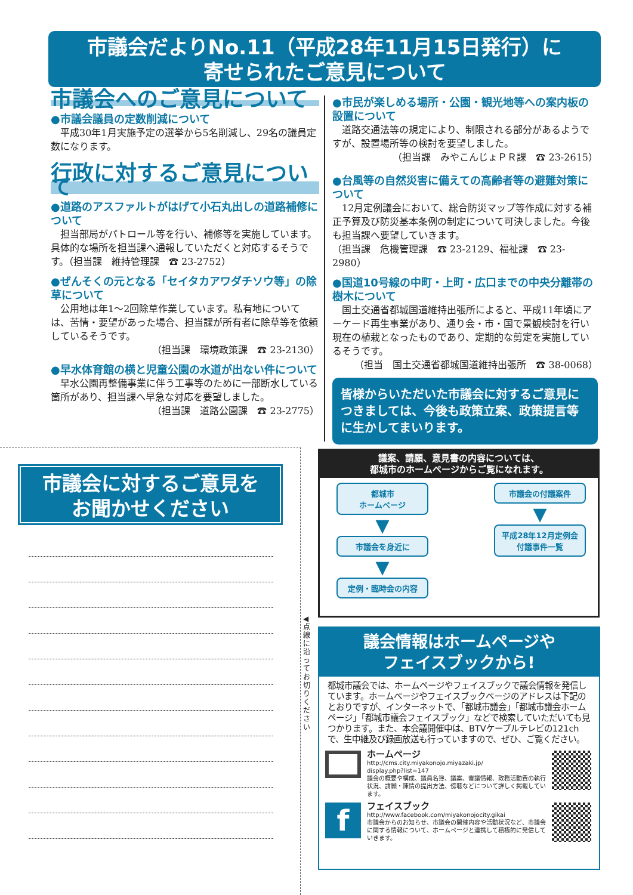市議会だよりNo.11（平成28年11月15日発行）に
寄せられたご意見について
市議会へのご意見について
●市議会議員の定数削減について
　平成30年1月実施予定の選挙から5名削減し、29名の議員定数になります。
行政に対するご意見について
●道路のアスファルトがはげて小石丸出しの道路補修について
　担当部局がパトロール等を行い、補修等を実施しています。具体的な場所を担当課へ通報していただくと対応するそうです。（担当課　維持管理課　☎ 23-2752）
●ぜんそくの元となる「セイタカアワダチソウ等」の除草について
　公用地は年1～2回除草作業しています。私有地については、苦情・要望があった場合、担当課が所有者に除草等を依頼しているそうです。
（担当課　環境政策課　☎ 23-2130）
●早水体育館の横と児童公園の水道が出ない件について
　早水公園再整備事業に伴う工事等のために一部断水している箇所があり、担当課へ早急な対応を要望しました。
（担当課　道路公園課　☎ 23-2775）
●市民が楽しめる場所・公園・観光地等への案内板の設置について
　道路交通法等の規定により、制限される部分があるようですが、設置場所等の検討を要望しました。
（担当課　みやこんじょＰＲ課　☎ 23-2615）
●台風等の自然災害に備えての高齢者等の避難対策について
　12月定例議会において、総合防災マップ等作成に対する補正予算及び防災基本条例の制定について可決しました。今後も担当課へ要望していきます。
（担当課　危機管理課　☎ 23-2129、福祉課　☎ 23-2980）
●国道10号線の中町・上町・広口までの中央分離帯の樹木について
　国土交通省都城国道維持出張所によると、平成11年頃にアーケード再生事業があり、通り会・市・国で景観検討を行い現在の植栽となったものであり、定期的な剪定を実施しているそうです。
（担当　国土交通省都城国道維持出張所　☎ 38-0068）
皆様からいただいた市議会に対するご意見につきましては、今後も政策立案、政策提言等に生かしてまいります。
◀ 点線に沿ってお切りください
市議会に対するご意見を
お聞かせください
議案、請願、意見書の内容については、
都城市のホームページからご覧になれます。
都城市
ホームページ
▼
市議会を身近に
▼
定例・臨時会の内容
市議会の付議案件
▼
平成28年12月定例会
付議事件一覧
議会情報はホームページや
フェイスブックから!
都城市議会では、ホームページやフェイスブックで議会情報を発信しています。ホームページやフェイスブックページのアドレスは下記のとおりですが、インターネットで、「都城市議会」「都城市議会ホームページ」「都城市議会フェイスブック」などで検索していただいても見つかります。また、本会議開催中は、BTVケーブルテレビの121chで、生中継及び録画放送も行っていますので、ぜひ、ご覧ください。
ホームページ
http://cms.city.miyakonojo.miyazaki.jp/
display.php?list=147
議会の概要や構成、議員名簿、議案、審議情報、政務活動費の執行状況、請願・陳情の提出方法、傍聴などについて詳しく掲載しています。
f
フェイスブック
http://www.facebook.com/miyakonojocity.gikai
市議会からのお知らせ、市議会の開催内容や活動状況など、市議会に関する情報について、ホームページと連携して積極的に発信していきます。